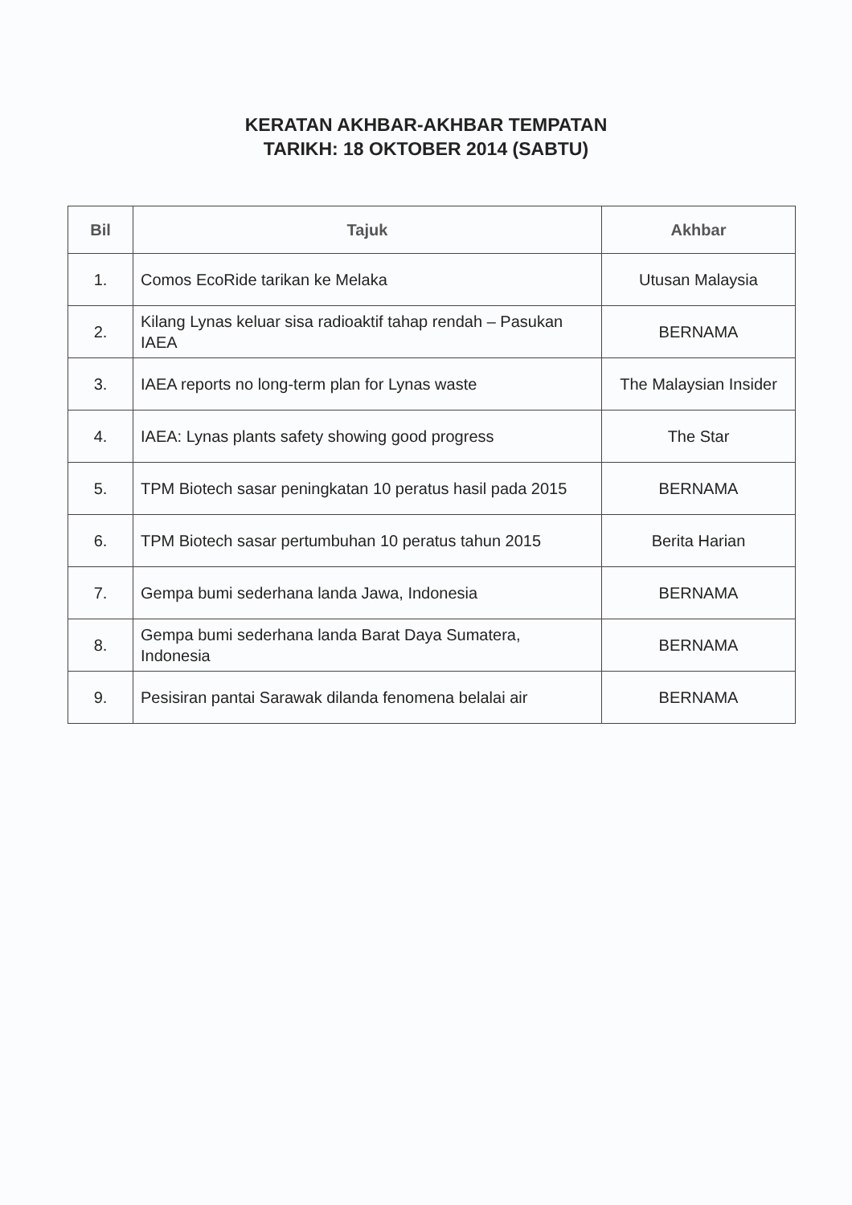KERATAN AKHBAR-AKHBAR TEMPATAN
TARIKH: 18 OKTOBER 2014 (SABTU)
| Bil | Tajuk | Akhbar |
| --- | --- | --- |
| 1. | Comos EcoRide tarikan ke Melaka | Utusan Malaysia |
| 2. | Kilang Lynas keluar sisa radioaktif tahap rendah – Pasukan IAEA | BERNAMA |
| 3. | IAEA reports no long-term plan for Lynas waste | The Malaysian Insider |
| 4. | IAEA: Lynas plants safety showing good progress | The Star |
| 5. | TPM Biotech sasar peningkatan 10 peratus hasil pada 2015 | BERNAMA |
| 6. | TPM Biotech sasar pertumbuhan 10 peratus tahun 2015 | Berita Harian |
| 7. | Gempa bumi sederhana landa Jawa, Indonesia | BERNAMA |
| 8. | Gempa bumi sederhana landa Barat Daya Sumatera, Indonesia | BERNAMA |
| 9. | Pesisiran pantai Sarawak dilanda fenomena belalai air | BERNAMA |